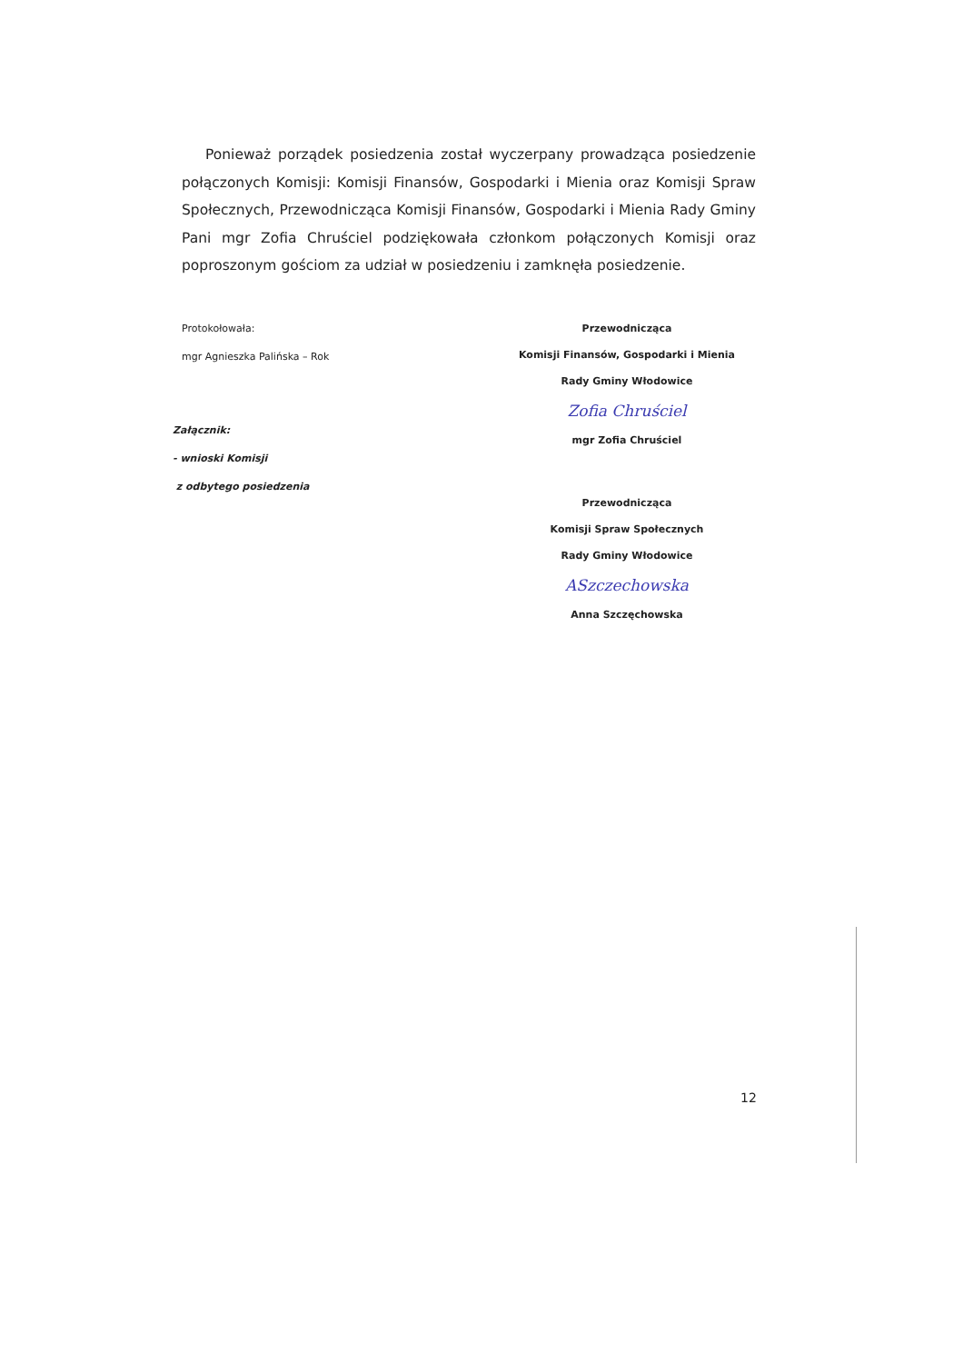Ponieważ porządek posiedzenia został wyczerpany prowadząca posiedzenie połączonych Komisji: Komisji Finansów, Gospodarki i Mienia oraz Komisji Spraw Społecznych, Przewodnicząca Komisji Finansów, Gospodarki i Mienia Rady Gminy Pani mgr Zofia Chruściel podziękowała członkom połączonych Komisji oraz poproszonym gościom za udział w posiedzeniu i zamknęła posiedzenie.
Protokołowała:
mgr Agnieszka Palińska – Rok
Załącznik:
- wnioski Komisji
z odbytego posiedzenia
Przewodnicząca
Komisji Finansów, Gospodarki i Mienia
Rady Gminy Włodowice
Zofia Chruściel
mgr Zofia Chruściel
Przewodnicząca
Komisji Spraw Społecznych
Rady Gminy Włodowice
ASzczechowska
Anna Szczęchowska
12